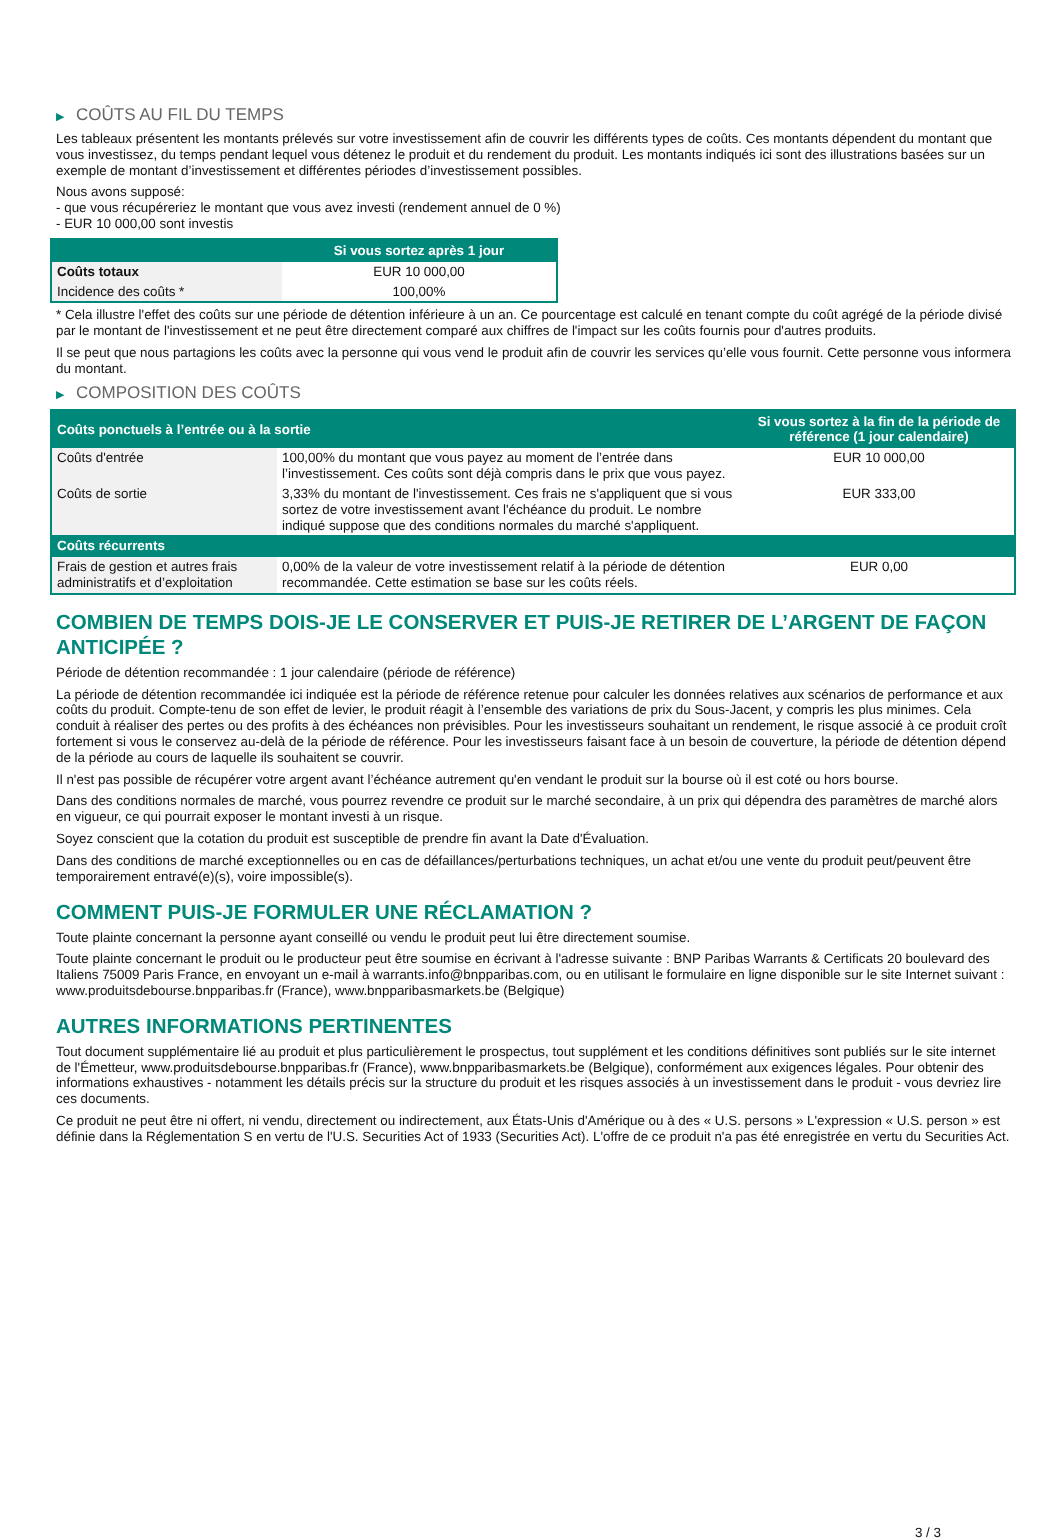▶ COÛTS AU FIL DU TEMPS
Les tableaux présentent les montants prélevés sur votre investissement afin de couvrir les différents types de coûts. Ces montants dépendent du montant que vous investissez, du temps pendant lequel vous détenez le produit et du rendement du produit. Les montants indiqués ici sont des illustrations basées sur un exemple de montant d’investissement et différentes périodes d’investissement possibles.
Nous avons supposé:
- que vous récupéreriez le montant que vous avez investi (rendement annuel de 0 %)
- EUR 10 000,00 sont investis
| | Si vous sortez après 1 jour |
| --- | --- |
| Coûts totaux | EUR 10 000,00 |
| Incidence des coûts * | 100,00% |
* Cela illustre l'effet des coûts sur une période de détention inférieure à un an. Ce pourcentage est calculé en tenant compte du coût agrégé de la période divisé par le montant de l'investissement et ne peut être directement comparé aux chiffres de l'impact sur les coûts fournis pour d'autres produits.
Il se peut que nous partagions les coûts avec la personne qui vous vend le produit afin de couvrir les services qu’elle vous fournit. Cette personne vous informera du montant.
▶ COMPOSITION DES COÛTS
| Coûts ponctuels à l’entrée ou à la sortie | | Si vous sortez à la fin de la période de référence (1 jour calendaire) |
| --- | --- | --- |
| Coûts d'entrée | 100,00% du montant que vous payez au moment de l’entrée dans l’investissement. Ces coûts sont déjà compris dans le prix que vous payez. | EUR 10 000,00 |
| Coûts de sortie | 3,33% du montant de l'investissement. Ces frais ne s'appliquent que si vous sortez de votre investissement avant l'échéance du produit. Le nombre indiqué suppose que des conditions normales du marché s'appliquent. | EUR 333,00 |
| Coûts récurrents | | |
| Frais de gestion et autres frais administratifs et d’exploitation | 0,00% de la valeur de votre investissement relatif à la période de détention recommandée. Cette estimation se base sur les coûts réels. | EUR 0,00 |
COMBIEN DE TEMPS DOIS-JE LE CONSERVER ET PUIS-JE RETIRER DE L’ARGENT DE FAÇON ANTICIPÉE ?
Période de détention recommandée : 1 jour calendaire (période de référence)
La période de détention recommandée ici indiquée est la période de référence retenue pour calculer les données relatives aux scénarios de performance et aux coûts du produit. Compte-tenu de son effet de levier, le produit réagit à l’ensemble des variations de prix du Sous-Jacent, y compris les plus minimes. Cela conduit à réaliser des pertes ou des profits à des échéances non prévisibles. Pour les investisseurs souhaitant un rendement, le risque associé à ce produit croît fortement si vous le conservez au-delà de la période de référence. Pour les investisseurs faisant face à un besoin de couverture, la période de détention dépend de la période au cours de laquelle ils souhaitent se couvrir.
Il n'est pas possible de récupérer votre argent avant l’échéance autrement qu'en vendant le produit sur la bourse où il est coté ou hors bourse.
Dans des conditions normales de marché, vous pourrez revendre ce produit sur le marché secondaire, à un prix qui dépendra des paramètres de marché alors en vigueur, ce qui pourrait exposer le montant investi à un risque.
Soyez conscient que la cotation du produit est susceptible de prendre fin avant la Date d'Évaluation.
Dans des conditions de marché exceptionnelles ou en cas de défaillances/perturbations techniques, un achat et/ou une vente du produit peut/peuvent être temporairement entravé(e)(s), voire impossible(s).
COMMENT PUIS-JE FORMULER UNE RÉCLAMATION ?
Toute plainte concernant la personne ayant conseillé ou vendu le produit peut lui être directement soumise.
Toute plainte concernant le produit ou le producteur peut être soumise en écrivant à l'adresse suivante : BNP Paribas Warrants & Certificats 20 boulevard des Italiens 75009 Paris France, en envoyant un e-mail à warrants.info@bnpparibas.com, ou en utilisant le formulaire en ligne disponible sur le site Internet suivant : www.produitsdebourse.bnpparibas.fr (France), www.bnpparibasmarkets.be (Belgique)
AUTRES INFORMATIONS PERTINENTES
Tout document supplémentaire lié au produit et plus particulièrement le prospectus, tout supplément et les conditions définitives sont publiés sur le site internet de l'Émetteur, www.produitsdebourse.bnpparibas.fr (France), www.bnpparibasmarkets.be (Belgique), conformément aux exigences légales. Pour obtenir des informations exhaustives - notamment les détails précis sur la structure du produit et les risques associés à un investissement dans le produit - vous devriez lire ces documents.
Ce produit ne peut être ni offert, ni vendu, directement ou indirectement, aux États-Unis d'Amérique ou à des « U.S. persons » L'expression « U.S. person » est définie dans la Réglementation S en vertu de l'U.S. Securities Act of 1933 (Securities Act). L'offre de ce produit n'a pas été enregistrée en vertu du Securities Act.
3 / 3